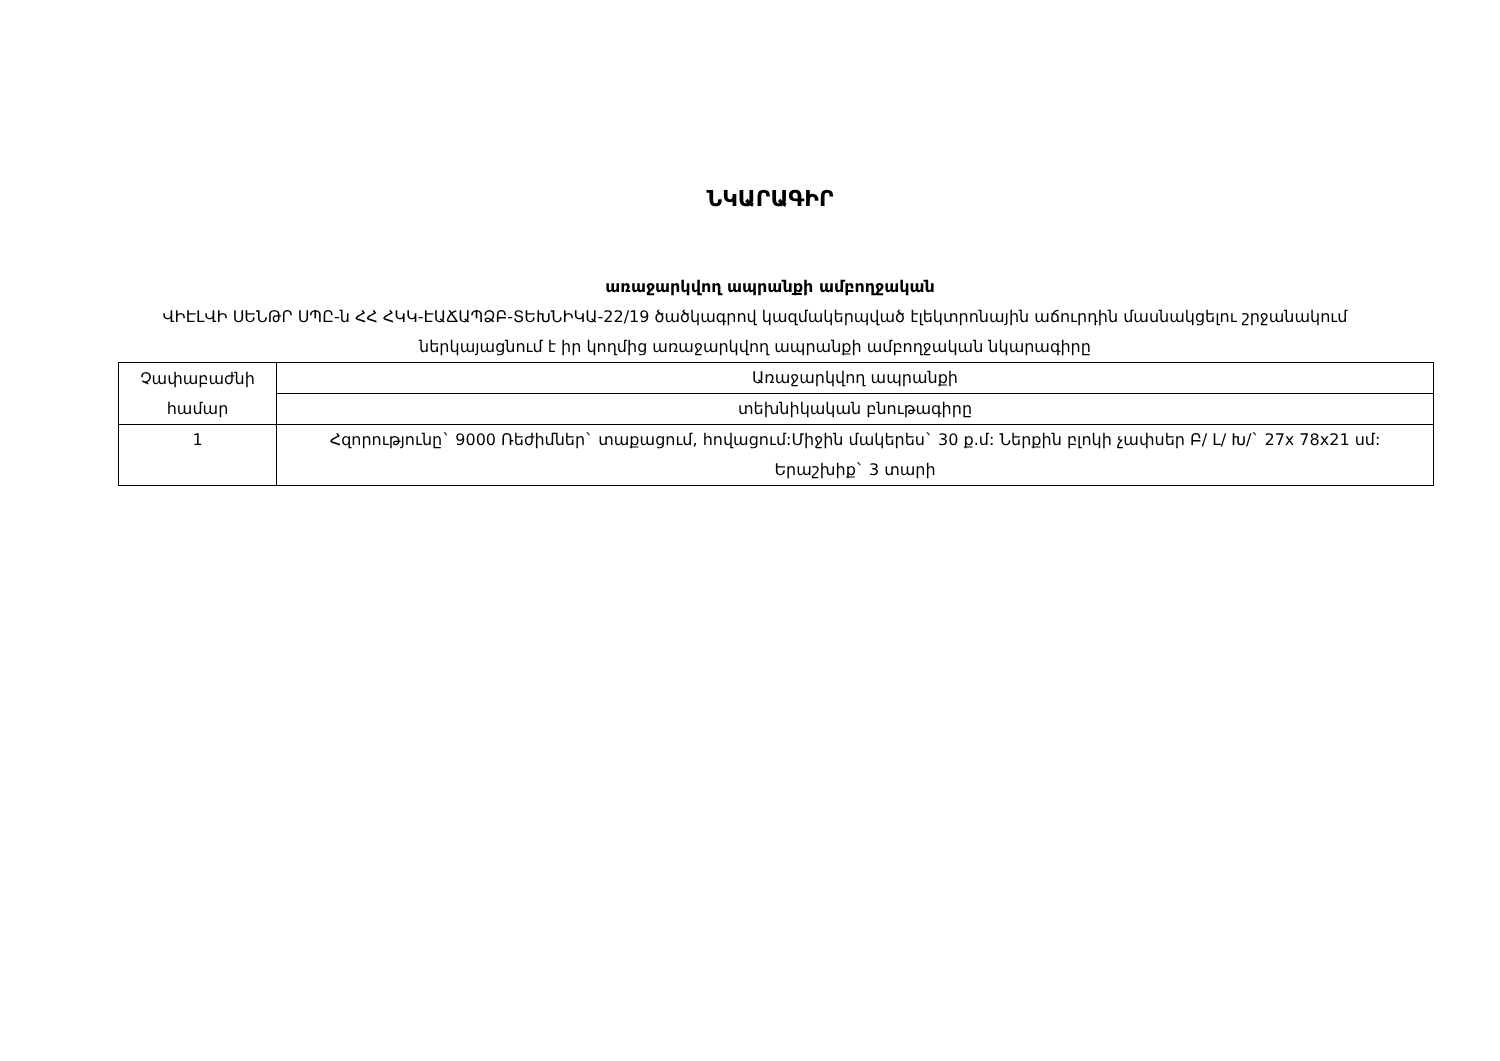ՆԿԱՐԱԳԻՐ
առաջարկվող ապրանքի ամբողջական
ՎԻԷԼՎԻ ՍԵՆԹՐ ՍՊԸ-ն ՀՀ ՀԿԿ-ԷԱՃԱՊՁԲ-ՏԵԽՆԻԿԱ-22/19 ծածկագրով կազմակերպված էլեկտրոնային աճուրդին մասնակցելու շրջանակում ներկայացնում է իր կողմից առաջարկվող ապրանքի ամբողջական նկարագիրը
| Չափաբաժնի համար | Առաջարկվող ապրանքի |
| --- | --- |
| | տեխնիկական բնութագիրը |
| 1 | Հզորությունը` 9000 Ռեժիմներ` տաքացում, հովացում:Միջին մակերես` 30 ք.մ: Ներքին բլոկի չափսեր Բ/ Լ/ Խ/` 27x 78x21 սմ: Երաշխիք` 3 տարի |